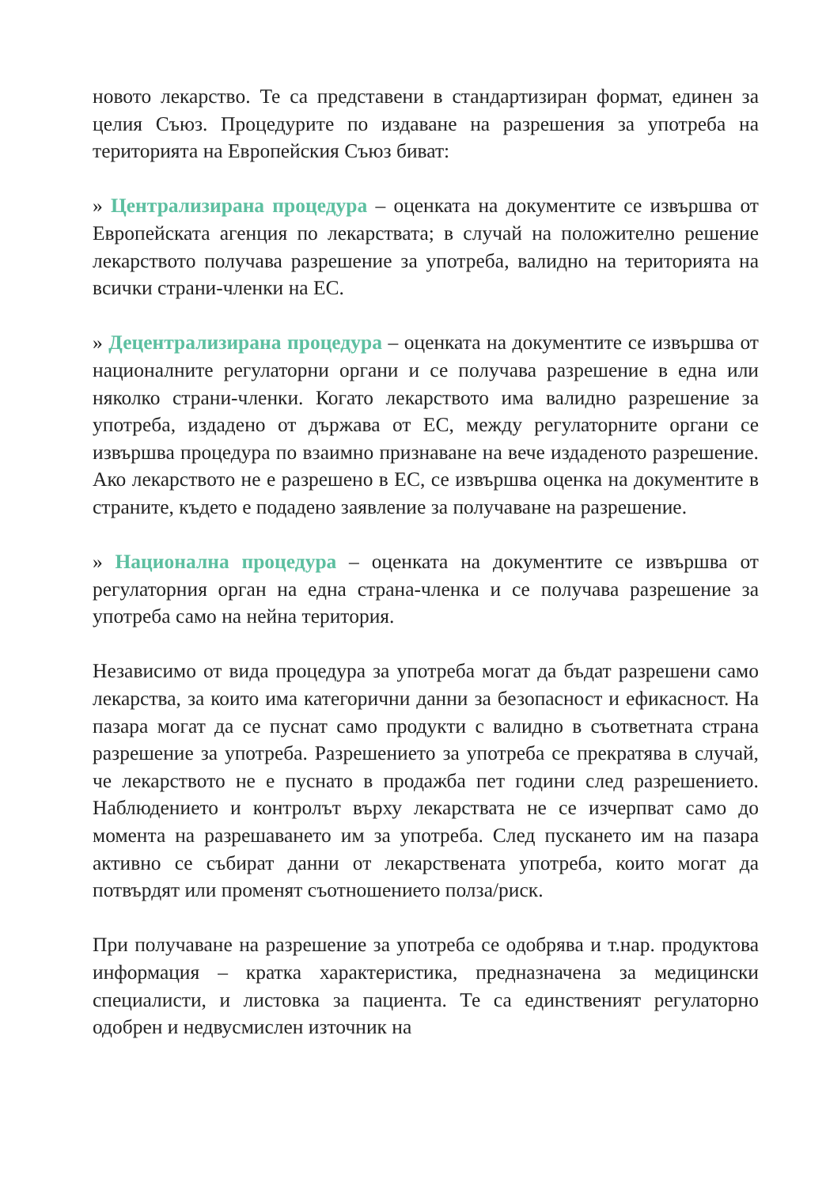новото лекарство. Те са представени в стандартизиран формат, единен за целия Съюз. Процедурите по издаване на разрешения за употреба на територията на Европейския Съюз биват:
» Централизирана процедура – оценката на документите се извършва от Европейската агенция по лекарствата; в случай на положително решение лекарството получава разрешение за употреба, валидно на територията на всички страни-членки на ЕС.
» Децентрализирана процедура – оценката на документите се извършва от националните регулаторни органи и се получава разрешение в една или няколко страни-членки. Когато лекарството има валидно разрешение за употреба, издадено от държава от ЕС, между регулаторните органи се извършва процедура по взаимно признаване на вече издаденото разрешение. Ако лекарството не е разрешено в ЕС, се извършва оценка на документите в страните, където е подадено заявление за получаване на разрешение.
» Национална процедура – оценката на документите се извършва от регулаторния орган на една страна-членка и се получава разрешение за употреба само на нейна територия.
Независимо от вида процедура за употреба могат да бъдат разрешени само лекарства, за които има категорични данни за безопасност и ефикасност. На пазара могат да се пуснат само продукти с валидно в съответната страна разрешение за употреба. Разрешението за употреба се прекратява в случай, че лекарството не е пуснато в продажба пет години след разрешението. Наблюдението и контролът върху лекарствата не се изчерпват само до момента на разрешаването им за употреба. След пускането им на пазара активно се събират данни от лекарствената употреба, които могат да потвърдят или променят съотношението полза/риск.
При получаване на разрешение за употреба се одобрява и т.нар. продуктова информация – кратка характеристика, предназначена за медицински специалисти, и листовка за пациента. Те са единственият регулаторно одобрен и недвусмислен източник на